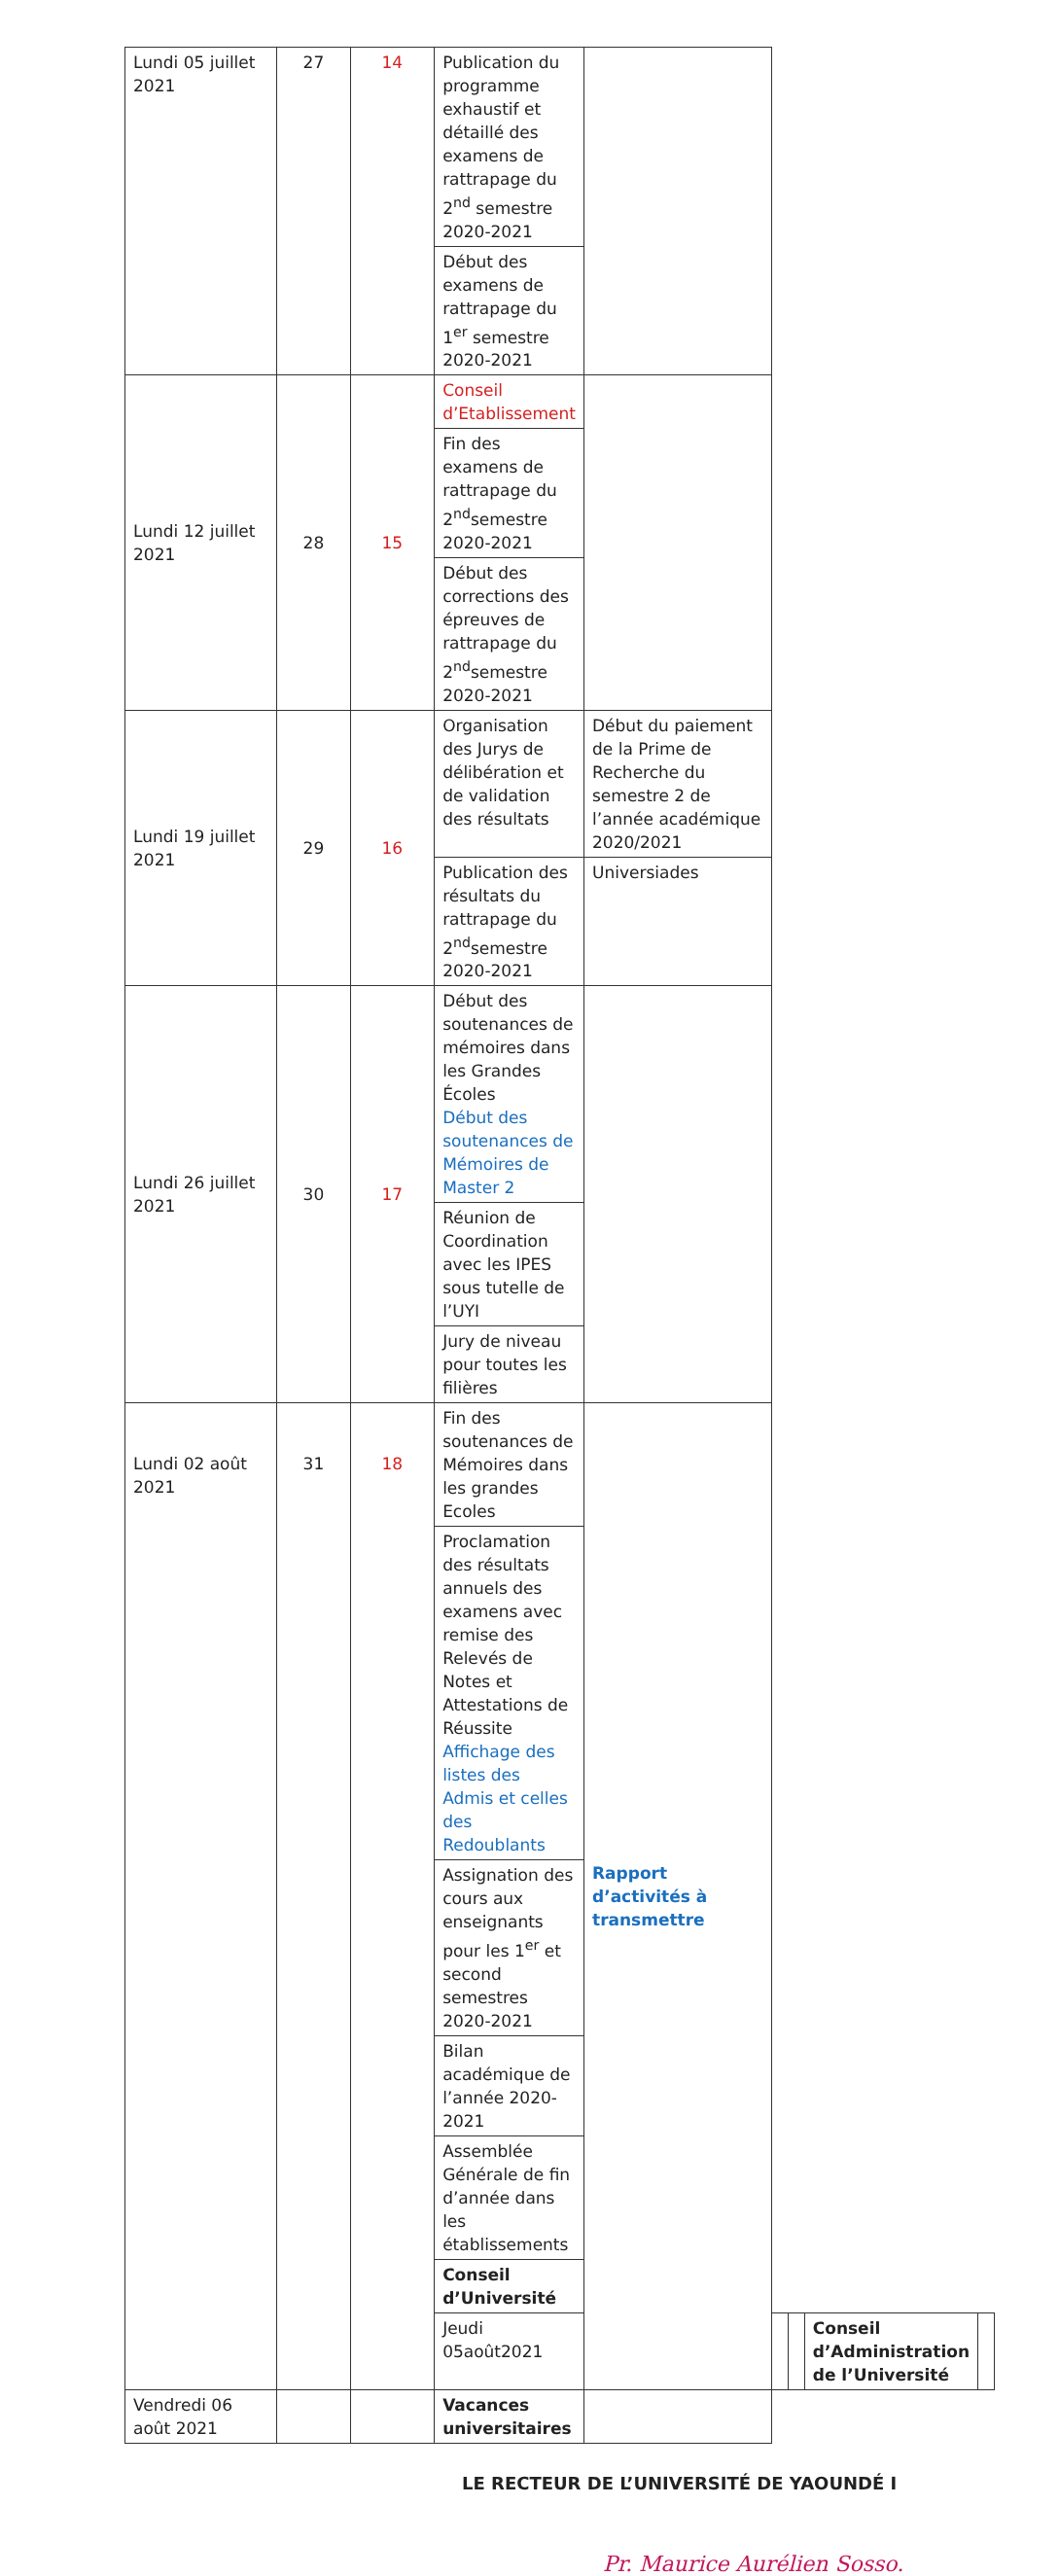| Lundi 05 juillet 2021 | 27 | 14 | Publication du programme exhaustif et détaillé des examens de rattrapage du 2<sup>nd</sup> semestre 2020-2021 | | | | | |
| | | | Début des examens de rattrapage du 1<sup>er</sup> semestre 2020-2021 | | | | | |
| Lundi 12 juillet 2021 | 28 | 15 | Conseil d’Etablissement | | | | | |
| | | | Fin des examens de rattrapage du 2<sup>nd</sup>semestre 2020-2021 | | | | | |
| | | | Début des corrections des épreuves de rattrapage du 2<sup>nd</sup>semestre 2020-2021 | | | | | |
| Lundi 19 juillet 2021 | 29 | 16 | Organisation des Jurys de délibération et de validation des résultats | Début du paiement de la Prime de Recherche du semestre 2 de l’année académique 2020/2021 | | | | |
| | | | Publication des résultats du rattrapage du 2<sup>nd</sup>semestre 2020-2021 | Universiades | | | | |
| Lundi 26 juillet 2021 | 30 | 17 | Début des soutenances de mémoires dans les Grandes Écoles Début des soutenances de Mémoires de Master 2 | | | | | |
| | | | Réunion de Coordination avec les IPES sous tutelle de l’UYI | | | | | |
| | | | Jury de niveau pour toutes les filières | | | | | |
| Lundi 02 août 2021 | 31 | 18 | Fin des soutenances de Mémoires dans les grandes Ecoles | Rapport d’activités à transmettre | | | | |
| | | | Proclamation des résultats annuels des examens avec remise des Relevés de Notes et Attestations de Réussite Affichage des listes des Admis et celles des Redoublants | | | | | |
| | | | Assignation des cours aux enseignants pour les 1<sup>er</sup> et second semestres 2020-2021 | | | | | |
| | | | Bilan académique de l’année 2020-2021 | | | | | |
| | | | Assemblée Générale de fin d’année dans les établissements | | | | | |
| | | | Conseil d’Université | | | | | |
| | | | Jeudi 05août2021 | | | | Conseil d’Administration de l’Université | |
| Vendredi 06 août 2021 | | | Vacances universitaires | | | | | |
LE RECTEUR DE L’UNIVERSITÉ DE YAOUNDÉ I
Pr. Maurice Aurélien Sosso.